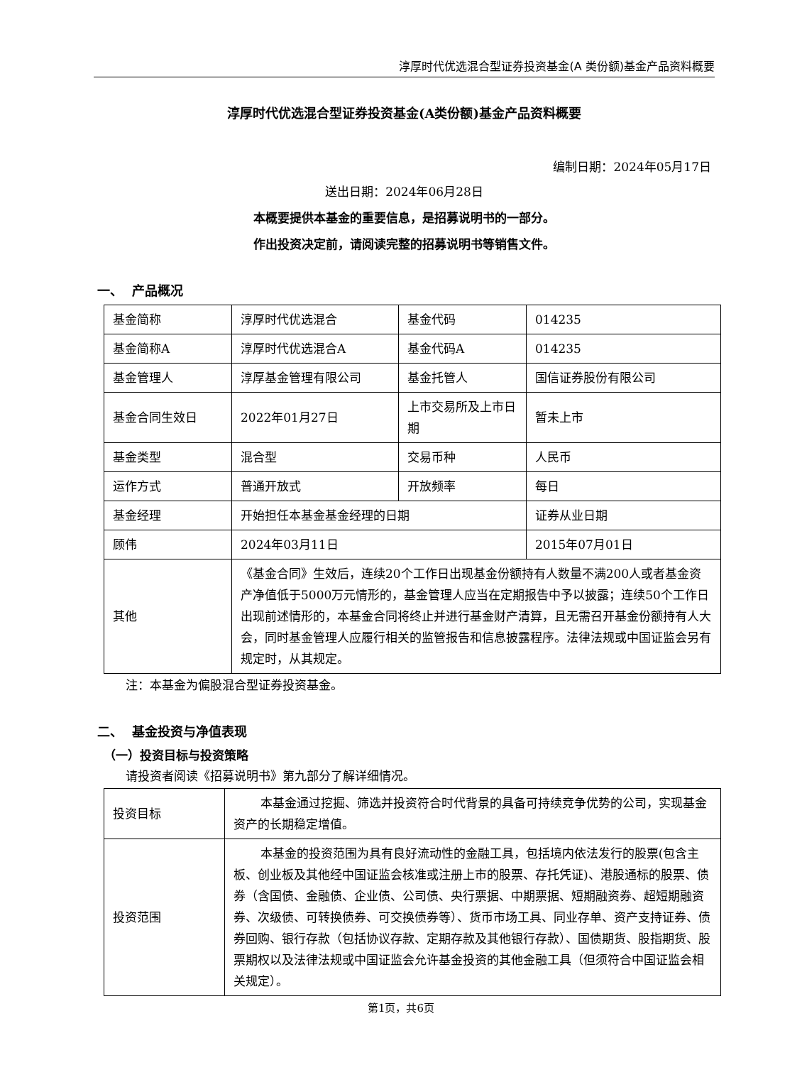淳厚时代优选混合型证券投资基金(A 类份额)基金产品资料概要
淳厚时代优选混合型证券投资基金(A类份额)基金产品资料概要
编制日期：2024年05月17日
送出日期：2024年06月28日
本概要提供本基金的重要信息，是招募说明书的一部分。
作出投资决定前，请阅读完整的招募说明书等销售文件。
一、 产品概况
| 基金简称 | 淳厚时代优选混合 | 基金代码 | 014235 |
| 基金简称A | 淳厚时代优选混合A | 基金代码A | 014235 |
| 基金管理人 | 淳厚基金管理有限公司 | 基金托管人 | 国信证券股份有限公司 |
| 基金合同生效日 | 2022年01月27日 | 上市交易所及上市日期 | 暂未上市 |
| 基金类型 | 混合型 | 交易币种 | 人民币 |
| 运作方式 | 普通开放式 | 开放频率 | 每日 |
| 基金经理 | 开始担任本基金基金经理的日期 | | 证券从业日期 |
| 顾伟 | 2024年03月11日 | | 2015年07月01日 |
| 其他 | 《基金合同》生效后，连续20个工作日出现基金份额持有人数量不满200人或者基金资产净值低于5000万元情形的，基金管理人应当在定期报告中予以披露；连续50个工作日出现前述情形的，本基金合同将终止并进行基金财产清算，且无需召开基金份额持有人大会，同时基金管理人应履行相关的监管报告和信息披露程序。法律法规或中国证监会另有规定时，从其规定。 | | |
注：本基金为偏股混合型证券投资基金。
二、 基金投资与净值表现
（一）投资目标与投资策略
请投资者阅读《招募说明书》第九部分了解详细情况。
| 投资目标 | 本基金通过挖掘、筛选并投资符合时代背景的具备可持续竞争优势的公司，实现基金资产的长期稳定增值。 |
| 投资范围 | 本基金的投资范围为具有良好流动性的金融工具，包括境内依法发行的股票(包含主板、创业板及其他经中国证监会核准或注册上市的股票、存托凭证)、港股通标的股票、债券（含国债、金融债、企业债、公司债、央行票据、中期票据、短期融资券、超短期融资券、次级债、可转换债券、可交换债券等）、货币市场工具、同业存单、资产支持证券、债券回购、银行存款（包括协议存款、定期存款及其他银行存款）、国债期货、股指期货、股票期权以及法律法规或中国证监会允许基金投资的其他金融工具（但须符合中国证监会相关规定）。 |
第1页，共6页